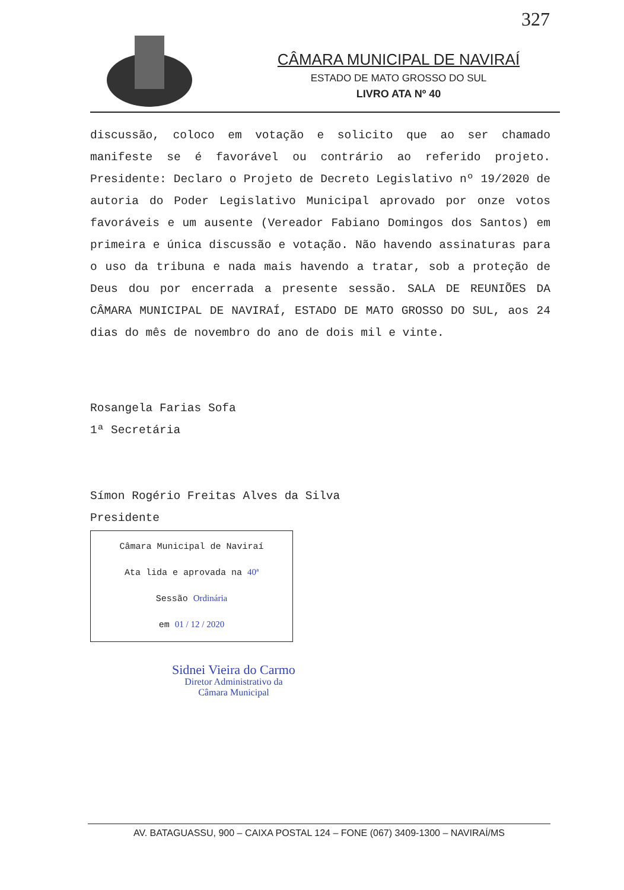327
CÂMARA MUNICIPAL DE NAVIRAÍ
ESTADO DE MATO GROSSO DO SUL
LIVRO ATA Nº 40
discussão, coloco em votação e solicito que ao ser chamado manifeste se é favorável ou contrário ao referido projeto. Presidente: Declaro o Projeto de Decreto Legislativo nº 19/2020 de autoria do Poder Legislativo Municipal aprovado por onze votos favoráveis e um ausente (Vereador Fabiano Domingos dos Santos) em primeira e única discussão e votação. Não havendo assinaturas para o uso da tribuna e nada mais havendo a tratar, sob a proteção de Deus dou por encerrada a presente sessão. SALA DE REUNIÕES DA CÂMARA MUNICIPAL DE NAVIRAÍ, ESTADO DE MATO GROSSO DO SUL, aos 24 dias do mês de novembro do ano de dois mil e vinte.
Rosangela Farias Sofa
1ª Secretária
Símon Rogério Freitas Alves da Silva
Presidente
Câmara Municipal de Naviraí
Ata lida e aprovada na 40ª
Sessão Ordinária
em 01 / 12 / 2020
Sidnei Vieira do Carmo
Diretor Administrativo da
Câmara Municipal
AV. BATAGUASSU, 900 – CAIXA POSTAL 124 – FONE (067) 3409-1300 – NAVIRAÍ/MS